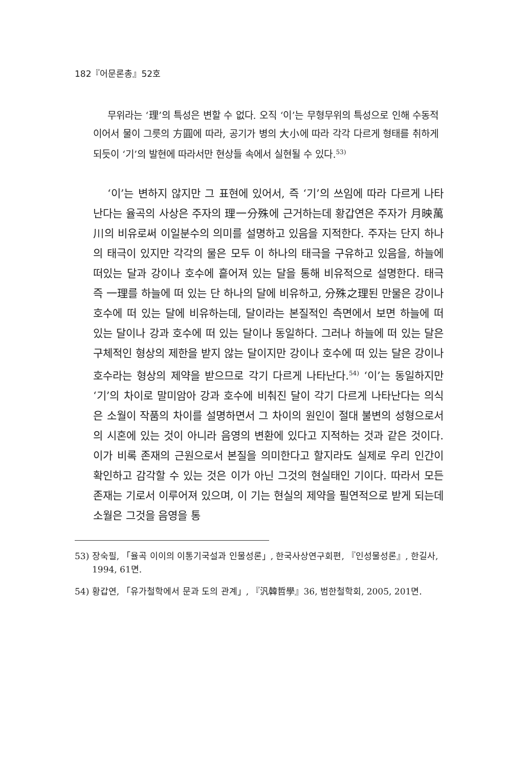182『어문론총』52호
무위라는 ‘理’의 특성은 변할 수 없다. 오직 ‘이’는 무형무위의 특성으로 인해 수동적이어서 물이 그릇의 方圓에 따라, 공기가 병의 大小에 따라 각각 다르게 형태를 취하게 되듯이 ‘기’의 발현에 따라서만 현상들 속에서 실현될 수 있다.<sup>53)</sup>
‘이’는 변하지 않지만 그 표현에 있어서, 즉 ‘기’의 쓰임에 따라 다르게 나타난다는 율곡의 사상은 주자의 理一分殊에 근거하는데 황갑연은 주자가 月映萬川의 비유로써 이일분수의 의미를 설명하고 있음을 지적한다. 주자는 단지 하나의 태극이 있지만 각각의 물은 모두 이 하나의 태극을 구유하고 있음을, 하늘에 떠있는 달과 강이나 호수에 흩어져 있는 달을 통해 비유적으로 설명한다. 태극 즉 一理를 하늘에 떠 있는 단 하나의 달에 비유하고, 分殊之理된 만물은 강이나 호수에 떠 있는 달에 비유하는데, 달이라는 본질적인 측면에서 보면 하늘에 떠 있는 달이나 강과 호수에 떠 있는 달이나 동일하다. 그러나 하늘에 떠 있는 달은 구체적인 형상의 제한을 받지 않는 달이지만 강이나 호수에 떠 있는 달은 강이나 호수라는 형상의 제약을 받으므로 각기 다르게 나타난다.<sup>54)</sup> ‘이’는 동일하지만 ‘기’의 차이로 말미암아 강과 호수에 비춰진 달이 각기 다르게 나타난다는 의식은 소월이 작품의 차이를 설명하면서 그 차이의 원인이 절대 불변의 성형으로서의 시혼에 있는 것이 아니라 음영의 변환에 있다고 지적하는 것과 같은 것이다. 이가 비록 존재의 근원으로서 본질을 의미한다고 할지라도 실제로 우리 인간이 확인하고 감각할 수 있는 것은 이가 아닌 그것의 현실태인 기이다. 따라서 모든 존재는 기로서 이루어져 있으며, 이 기는 현실의 제약을 필연적으로 받게 되는데 소월은 그것을 음영을 통
53) 장숙필, 「율곡 이이의 이통기국설과 인물성론」, 한국사상연구회편, 『인성물성론』, 한길사, 1994, 61면.
54) 황갑연, 「유가철학에서 문과 도의 관계」, 『汎韓哲學』36, 범한철학회, 2005, 201면.